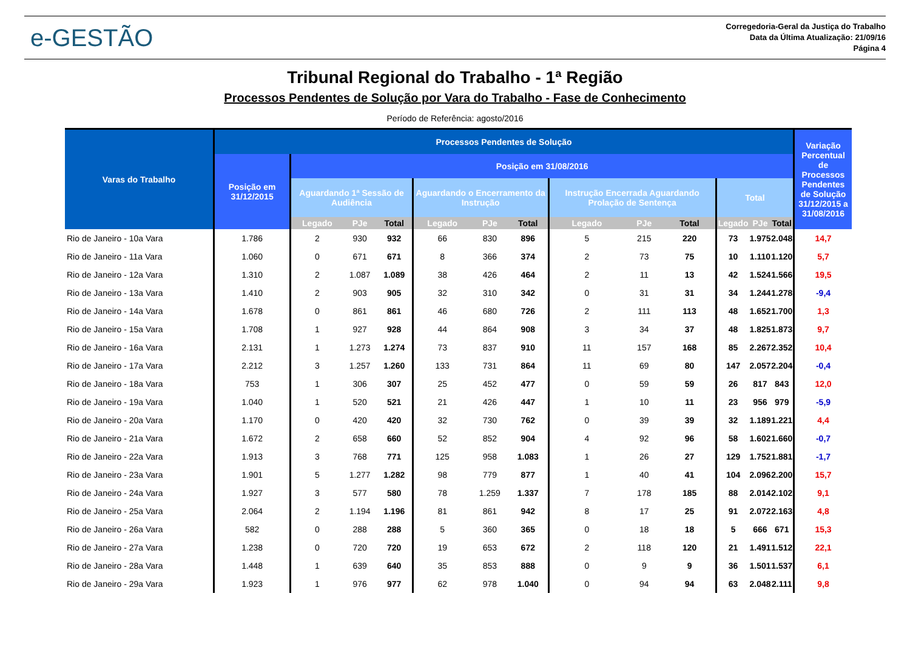e-GESTÃO
Corregedoria-Geral da Justiça do Trabalho
Data da Última Atualização: 21/09/16
Página 4
Tribunal Regional do Trabalho - 1ª Região
Processos Pendentes de Solução por Vara do Trabalho - Fase de Conhecimento
Período de Referência: agosto/2016
| Varas do Trabalho | Processos Pendentes de Solução | | | | | | | | | | | | | Variação Percentual de Processos Pendentes de Solução 31/12/2015 a 31/08/2016 |
| --- | --- | --- | --- | --- | --- | --- | --- | --- | --- | --- | --- | --- | --- | --- |
| | Posição em 31/12/2015 | Posição em 31/08/2016 | | | | | | | | | | | | |
| | | Aguardando 1ª Sessão de Audiência | | | Aguardando o Encerramento da Instrução | | | Instrução Encerrada Aguardando Prolação de Sentença | | | Total | | | |
| | | Legado | PJe | Total | Legado | PJe | Total | Legado | PJe | Total | Legado | PJe | Total | |
| Rio de Janeiro - 10a Vara | 1.786 | 2 | 930 | 932 | 66 | 830 | 896 | 5 | 215 | 220 | 73 | 1.975 | 2.048 | 14,7 |
| Rio de Janeiro - 11a Vara | 1.060 | 0 | 671 | 671 | 8 | 366 | 374 | 2 | 73 | 75 | 10 | 1.110 | 1.120 | 5,7 |
| Rio de Janeiro - 12a Vara | 1.310 | 2 | 1.087 | 1.089 | 38 | 426 | 464 | 2 | 11 | 13 | 42 | 1.524 | 1.566 | 19,5 |
| Rio de Janeiro - 13a Vara | 1.410 | 2 | 903 | 905 | 32 | 310 | 342 | 0 | 31 | 31 | 34 | 1.244 | 1.278 | -9,4 |
| Rio de Janeiro - 14a Vara | 1.678 | 0 | 861 | 861 | 46 | 680 | 726 | 2 | 111 | 113 | 48 | 1.652 | 1.700 | 1,3 |
| Rio de Janeiro - 15a Vara | 1.708 | 1 | 927 | 928 | 44 | 864 | 908 | 3 | 34 | 37 | 48 | 1.825 | 1.873 | 9,7 |
| Rio de Janeiro - 16a Vara | 2.131 | 1 | 1.273 | 1.274 | 73 | 837 | 910 | 11 | 157 | 168 | 85 | 2.267 | 2.352 | 10,4 |
| Rio de Janeiro - 17a Vara | 2.212 | 3 | 1.257 | 1.260 | 133 | 731 | 864 | 11 | 69 | 80 | 147 | 2.057 | 2.204 | -0,4 |
| Rio de Janeiro - 18a Vara | 753 | 1 | 306 | 307 | 25 | 452 | 477 | 0 | 59 | 59 | 26 | 817 | 843 | 12,0 |
| Rio de Janeiro - 19a Vara | 1.040 | 1 | 520 | 521 | 21 | 426 | 447 | 1 | 10 | 11 | 23 | 956 | 979 | -5,9 |
| Rio de Janeiro - 20a Vara | 1.170 | 0 | 420 | 420 | 32 | 730 | 762 | 0 | 39 | 39 | 32 | 1.189 | 1.221 | 4,4 |
| Rio de Janeiro - 21a Vara | 1.672 | 2 | 658 | 660 | 52 | 852 | 904 | 4 | 92 | 96 | 58 | 1.602 | 1.660 | -0,7 |
| Rio de Janeiro - 22a Vara | 1.913 | 3 | 768 | 771 | 125 | 958 | 1.083 | 1 | 26 | 27 | 129 | 1.752 | 1.881 | -1,7 |
| Rio de Janeiro - 23a Vara | 1.901 | 5 | 1.277 | 1.282 | 98 | 779 | 877 | 1 | 40 | 41 | 104 | 2.096 | 2.200 | 15,7 |
| Rio de Janeiro - 24a Vara | 1.927 | 3 | 577 | 580 | 78 | 1.259 | 1.337 | 7 | 178 | 185 | 88 | 2.014 | 2.102 | 9,1 |
| Rio de Janeiro - 25a Vara | 2.064 | 2 | 1.194 | 1.196 | 81 | 861 | 942 | 8 | 17 | 25 | 91 | 2.072 | 2.163 | 4,8 |
| Rio de Janeiro - 26a Vara | 582 | 0 | 288 | 288 | 5 | 360 | 365 | 0 | 18 | 18 | 5 | 666 | 671 | 15,3 |
| Rio de Janeiro - 27a Vara | 1.238 | 0 | 720 | 720 | 19 | 653 | 672 | 2 | 118 | 120 | 21 | 1.491 | 1.512 | 22,1 |
| Rio de Janeiro - 28a Vara | 1.448 | 1 | 639 | 640 | 35 | 853 | 888 | 0 | 9 | 9 | 36 | 1.501 | 1.537 | 6,1 |
| Rio de Janeiro - 29a Vara | 1.923 | 1 | 976 | 977 | 62 | 978 | 1.040 | 0 | 94 | 94 | 63 | 2.048 | 2.111 | 9,8 |